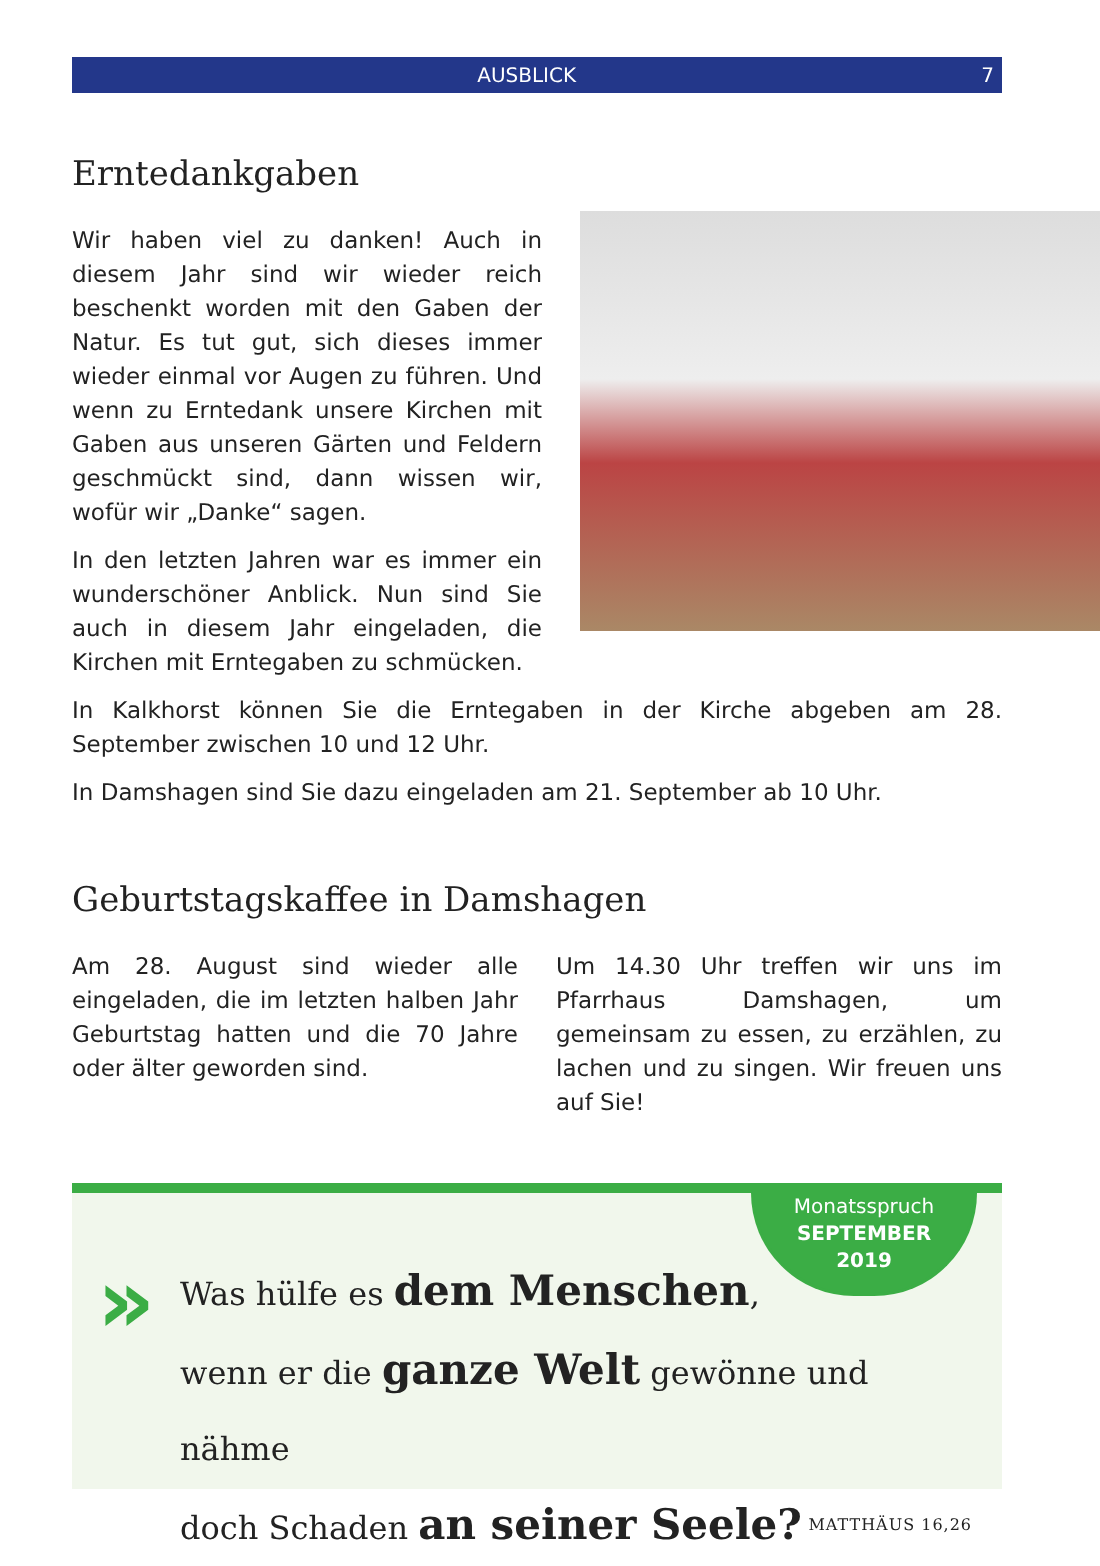AUSBLICK 7
Erntedankgaben
Wir haben viel zu danken! Auch in diesem Jahr sind wir wieder reich beschenkt worden mit den Gaben der Natur. Es tut gut, sich dieses immer wieder einmal vor Augen zu führen. Und wenn zu Erntedank unsere Kirchen mit Gaben aus unseren Gärten und Feldern geschmückt sind, dann wissen wir, wofür wir „Danke“ sagen.
In den letzten Jahren war es immer ein wunderschöner Anblick. Nun sind Sie auch in diesem Jahr eingeladen, die Kirchen mit Erntegaben zu schmücken.
In Kalkhorst können Sie die Erntegaben in der Kirche abgeben am 28. September zwischen 10 und 12 Uhr.
In Damshagen sind Sie dazu eingeladen am 21. September ab 10 Uhr.
Geburtstagskaffee in Damshagen
Am 28. August sind wieder alle eingeladen, die im letzten halben Jahr Geburtstag hatten und die 70 Jahre oder älter geworden sind.
Um 14.30 Uhr treffen wir uns im Pfarrhaus Damshagen, um gemeinsam zu essen, zu erzählen, zu lachen und zu singen. Wir freuen uns auf Sie!
»
Monatsspruch
SEPTEMBER
2019
Was hülfe es dem Menschen,
wenn er die ganze Welt gewönne und nähme
doch Schaden an seiner Seele? MATTHÄUS 16,26